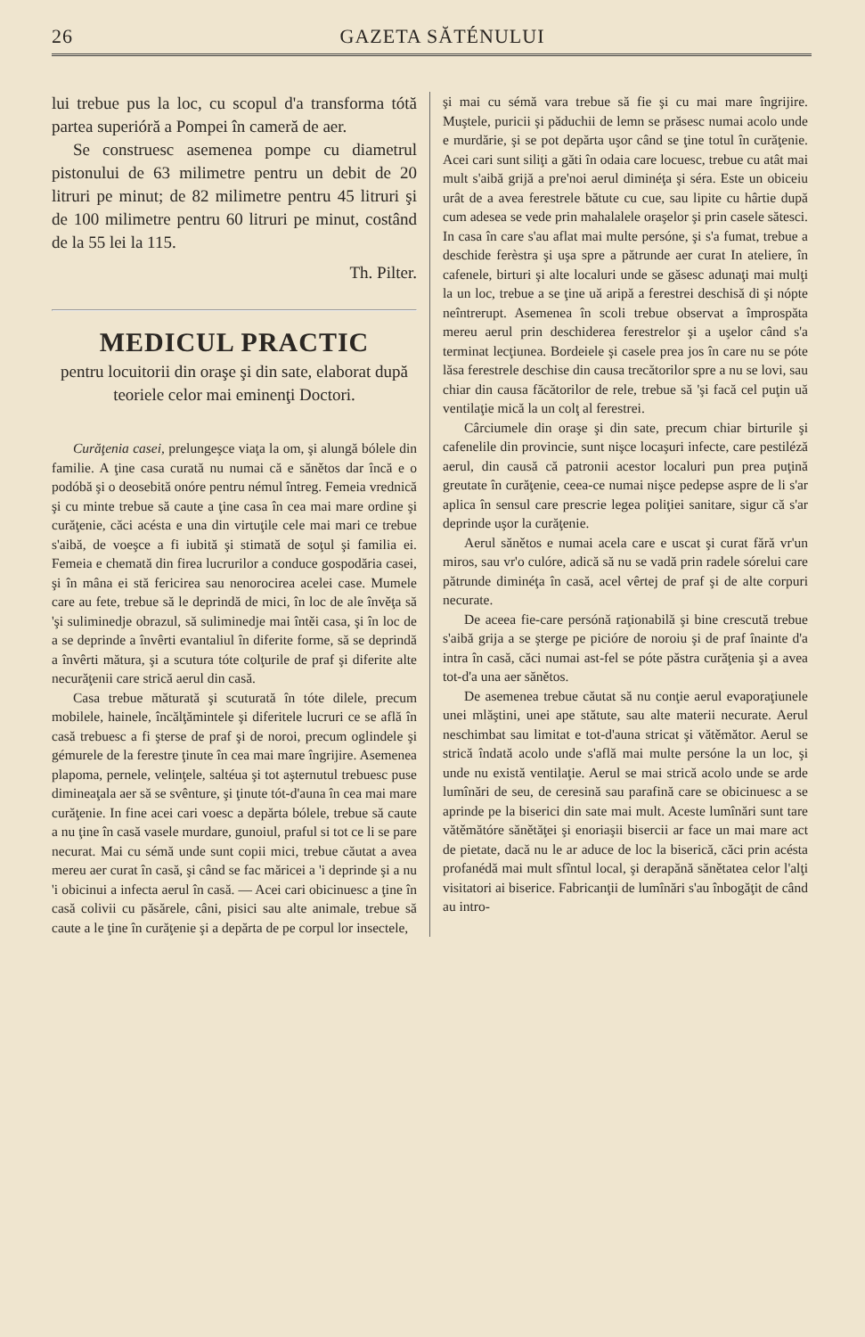26 GAZETA SĂTÉNULUI
lui trebue pus la loc, cu scopul d'a transforma tótă partea superióră a Pompei în cameră de aer.
Se construesc asemenea pompe cu diametrul pistonului de 63 milimetre pentru un debit de 20 litruri pe minut; de 82 milimetre pentru 45 litruri şi de 100 milimetre pentru 60 litruri pe minut, costând de la 55 lei la 115.
Th. Pilter.
MEDICUL PRACTIC
pentru locuitorii din oraşe şi din sate, elaborat după teoriele celor mai eminenţi Doctori.
Curăţenia casei, prelungeşce viaţa la om, şi alungă bólele din familie. A ţine casa curată nu numai că e sănětos dar încă e o podóbă şi o deosebită onóre pentru némul întreg. Femeia vrednică şi cu minte trebue să caute a ţine casa în cea mai mare ordine şi curăţenie, căci acésta e una din virtuţile cele mai mari ce trebue s'aibă, de voeşce a fi iubită şi stimată de soţul şi familia ei. Femeia e chemată din firea lucrurilor a conduce gospodăria casei, şi în mâna ei stă fericirea sau nenorocirea acelei case. Mumele care au fete, trebue să le deprindă de mici, în loc de ale învěţa să 'şi suliminedje obrazul, să suliminedje mai întěi casa, şi în loc de a se deprinde a învêrti evantaliul în diferite forme, să se deprindă a învêrti mătura, şi a scutura tóte colţurile de praf şi diferite alte necurăţenii care strică aerul din casă.
Casa trebue măturată şi scuturată în tóte dilele, precum mobilele, hainele, încălţămintele şi diferitele lucruri ce se află în casă trebuesc a fi şterse de praf şi de noroi, precum oglindele şi gémurele de la ferestre ţinute în cea mai mare îngrijire. Asemenea plapoma, pernele, velinţele, saltéua şi tot aşternutul trebuesc puse dimineaţala aer să se svênture, şi ţinute tót-d'auna în cea mai mare curăţenie. In fine acei cari voesc a depărta bólele, trebue să caute a nu ţine în casă vasele murdare, gunoiul, praful si tot ce li se pare necurat. Mai cu sémă unde sunt copii mici, trebue căutat a avea mereu aer curat în casă, şi când se fac măricei a 'i deprinde şi a nu 'i obicinui a infecta aerul în casă. — Acei cari obicinuesc a ţine în casă colivii cu păsărele, câni, pisici sau alte animale, trebue să caute a le ţine în curăţenie şi a depărta de pe corpul lor insectele,
şi mai cu sémă vara trebue să fie şi cu mai mare îngrijire. Muştele, puricii şi păduchii de lemn se prăsesc numai acolo unde e murdărie, şi se pot depărta uşor când se ţine totul în curăţenie. Acei cari sunt siliţi a găti în odaia care locuesc, trebue cu atât mai mult s'aibă grijă a pre'noi aerul diminéţa şi séra. Este un obiceiu urât de a avea ferestrele bătute cu cue, sau lipite cu hârtie după cum adesea se vede prin mahalalele oraşelor şi prin casele sătesci. In casa în care s'au aflat mai multe persóne, şi s'a fumat, trebue a deschide ferèstra şi uşa spre a pătrunde aer curat In ateliere, în cafenele, birturi şi alte localuri unde se găsesc adunaţi mai mulţi la un loc, trebue a se ţine uă aripă a ferestrei deschisă di şi nópte neîntrerupt. Asemenea în scoli trebue observat a împrospăta mereu aerul prin deschiderea ferestrelor şi a uşelor când s'a terminat lecţiunea. Bordeiele şi casele prea jos în care nu se póte lăsa ferestrele deschise din causa trecătorilor spre a nu se lovi, sau chiar din causa făcătorilor de rele, trebue să 'şi facă cel puţin uă ventilaţie mică la un colţ al ferestrei.
Cârciumele din oraşe şi din sate, precum chiar birturile şi cafenelile din provincie, sunt nişce locaşuri infecte, care pestiléză aerul, din causă că patronii acestor localuri pun prea puţină greutate în curăţenie, ceea-ce numai nişce pedepse aspre de li s'ar aplica în sensul care prescrie legea poliţiei sanitare, sigur că s'ar deprinde uşor la curăţenie.
Aerul sănětos e numai acela care e uscat şi curat fără vr'un miros, sau vr'o culóre, adică să nu se vadă prin radele sórelui care pătrunde diminéţa în casă, acel vêrtej de praf şi de alte corpuri necurate.
De aceea fie-care persónă raţionabilă şi bine crescută trebue s'aibă grija a se şterge pe picióre de noroiu şi de praf înainte d'a intra în casă, căci numai ast-fel se póte păstra curăţenia şi a avea tot-d'a una aer sănětos.
De asemenea trebue căutat să nu conţie aerul evaporaţiunele unei mlăştini, unei ape stătute, sau alte materii necurate. Aerul neschimbat sau limitat e tot-d'auna stricat şi vătěmător. Aerul se strică îndată acolo unde s'află mai multe persóne la un loc, şi unde nu există ventilaţie. Aerul se mai strică acolo unde se arde lumînări de seu, de ceresină sau parafină care se obicinuesc a se aprinde pe la biserici din sate mai mult. Aceste lumînări sunt tare vătěmătóre sănětăţei şi enoriaşii bisercii ar face un mai mare act de pietate, dacă nu le ar aduce de loc la biserică, căci prin acésta profanédă mai mult sfîntul local, şi derapănă sănětatea celor l'alţi visitatori ai biserice. Fabricanţii de lumînări s'au înbogăţit de când au intro-